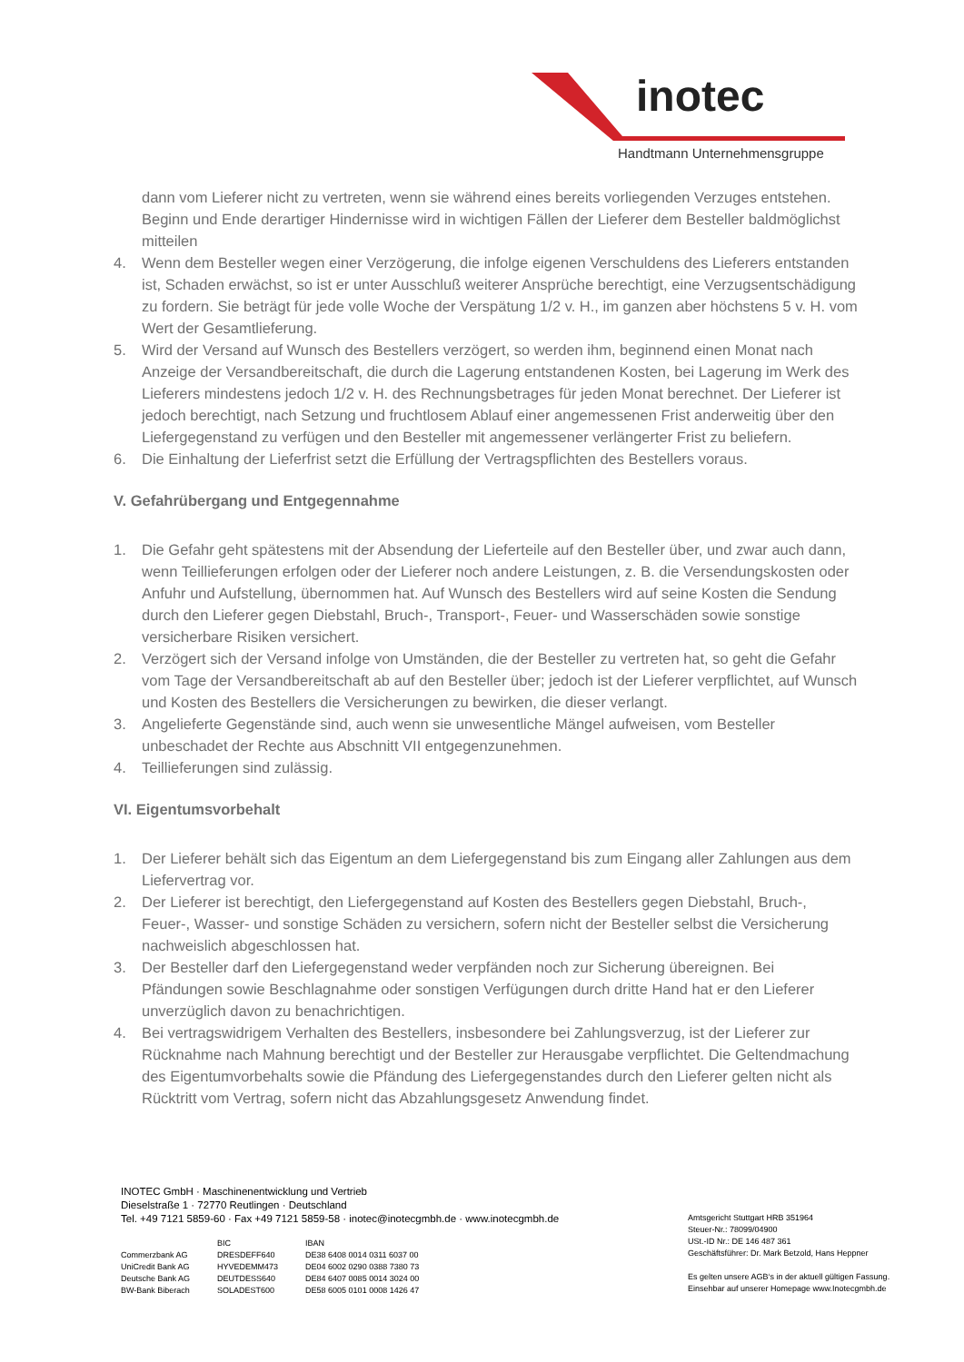inotec
Handtmann Unternehmensgruppe
dann vom Lieferer nicht zu vertreten, wenn sie während eines bereits vorliegenden Verzuges entstehen. Beginn und Ende derartiger Hindernisse wird in wichtigen Fällen der Lieferer dem Besteller baldmöglichst mitteilen
4. Wenn dem Besteller wegen einer Verzögerung, die infolge eigenen Verschuldens des Lieferers entstanden ist, Schaden erwächst, so ist er unter Ausschluß weiterer Ansprüche berechtigt, eine Verzugsentschädigung zu fordern. Sie beträgt für jede volle Woche der Verspätung 1/2 v. H., im ganzen aber höchstens 5 v. H. vom Wert der Gesamtlieferung.
5. Wird der Versand auf Wunsch des Bestellers verzögert, so werden ihm, beginnend einen Monat nach Anzeige der Versandbereitschaft, die durch die Lagerung entstandenen Kosten, bei Lagerung im Werk des Lieferers mindestens jedoch 1/2 v. H. des Rechnungsbetrages für jeden Monat berechnet. Der Lieferer ist jedoch berechtigt, nach Setzung und fruchtlosem Ablauf einer angemessenen Frist anderweitig über den Liefergegenstand zu verfügen und den Besteller mit angemessener verlängerter Frist zu beliefern.
6. Die Einhaltung der Lieferfrist setzt die Erfüllung der Vertragspflichten des Bestellers voraus.
V. Gefahrübergang und Entgegennahme
1. Die Gefahr geht spätestens mit der Absendung der Lieferteile auf den Besteller über, und zwar auch dann, wenn Teillieferungen erfolgen oder der Lieferer noch andere Leistungen, z. B. die Versendungskosten oder Anfuhr und Aufstellung, übernommen hat. Auf Wunsch des Bestellers wird auf seine Kosten die Sendung durch den Lieferer gegen Diebstahl, Bruch-, Transport-, Feuer- und Wasserschäden sowie sonstige versicherbare Risiken versichert.
2. Verzögert sich der Versand infolge von Umständen, die der Besteller zu vertreten hat, so geht die Gefahr vom Tage der Versandbereitschaft ab auf den Besteller über; jedoch ist der Lieferer verpflichtet, auf Wunsch und Kosten des Bestellers die Versicherungen zu bewirken, die dieser verlangt.
3. Angelieferte Gegenstände sind, auch wenn sie unwesentliche Mängel aufweisen, vom Besteller unbeschadet der Rechte aus Abschnitt VII entgegenzunehmen.
4. Teillieferungen sind zulässig.
VI. Eigentumsvorbehalt
1. Der Lieferer behält sich das Eigentum an dem Liefergegenstand bis zum Eingang aller Zahlungen aus dem Liefervertrag vor.
2. Der Lieferer ist berechtigt, den Liefergegenstand auf Kosten des Bestellers gegen Diebstahl, Bruch-, Feuer-, Wasser- und sonstige Schäden zu versichern, sofern nicht der Besteller selbst die Versicherung nachweislich abgeschlossen hat.
3. Der Besteller darf den Liefergegenstand weder verpfänden noch zur Sicherung übereignen. Bei Pfändungen sowie Beschlagnahme oder sonstigen Verfügungen durch dritte Hand hat er den Lieferer unverzüglich davon zu benachrichtigen.
4. Bei vertragswidrigem Verhalten des Bestellers, insbesondere bei Zahlungsverzug, ist der Lieferer zur Rücknahme nach Mahnung berechtigt und der Besteller zur Herausgabe verpflichtet. Die Geltendmachung des Eigentumvorbehalts sowie die Pfändung des Liefergegenstandes durch den Lieferer gelten nicht als Rücktritt vom Vertrag, sofern nicht das Abzahlungsgesetz Anwendung findet.
INOTEC GmbH · Maschinenentwicklung und Vertrieb
Dieselstraße 1 · 72770 Reutlingen · Deutschland
Tel. +49 7121 5859-60 · Fax +49 7121 5859-58 · inotec@inotecgmbh.de · www.inotecgmbh.de
| | BIC | IBAN |
| Commerzbank AG | DRESDEFF640 | DE38 6408 0014 0311 6037 00 |
| UniCredit Bank AG | HYVEDEMM473 | DE04 6002 0290 0388 7380 73 |
| Deutsche Bank AG | DEUTDESS640 | DE84 6407 0085 0014 3024 00 |
| BW-Bank Biberach | SOLADEST600 | DE58 6005 0101 0008 1426 47 |
Amtsgericht Stuttgart HRB 351964
Steuer-Nr.: 78099/04900
USt.-ID Nr.: DE 146 487 361
Geschäftsführer: Dr. Mark Betzold, Hans Heppner
Es gelten unsere AGB‘s in der aktuell gültigen Fassung.
Einsehbar auf unserer Homepage www.Inotecgmbh.de